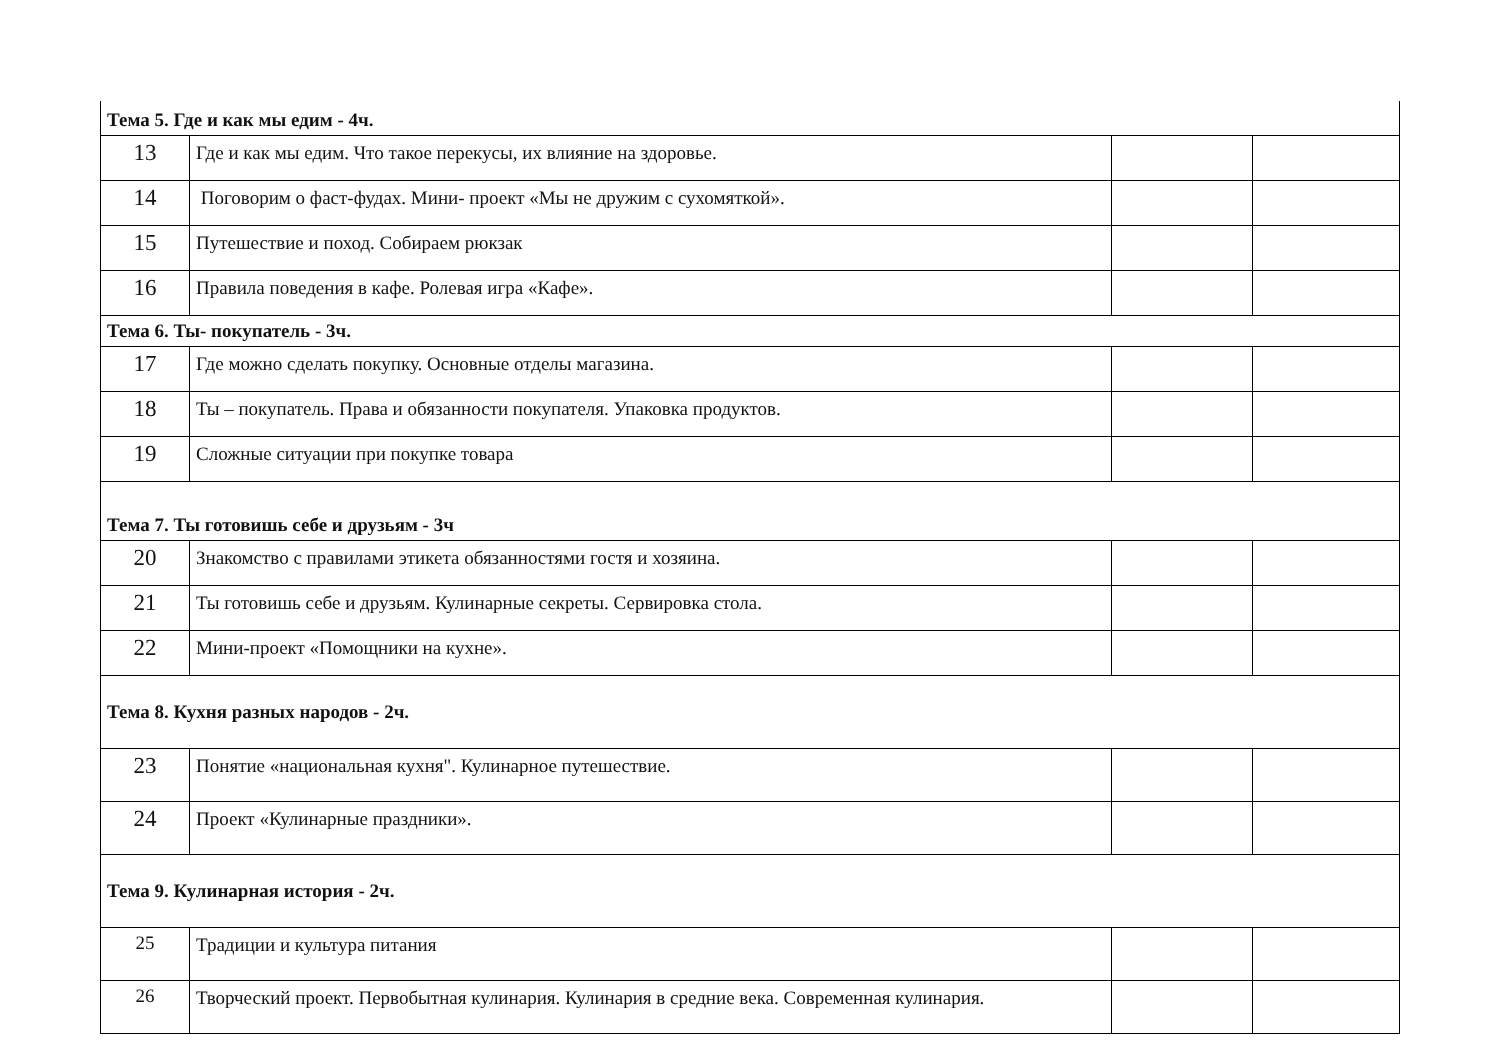| Тема 5. Где и как мы едим - 4ч. | | | |
| 13 | Где и как мы едим. Что такое перекусы, их влияние на здоровье. | | |
| 14 | Поговорим о фаст-фудах. Мини- проект «Мы не дружим с сухомяткой». | | |
| 15 | Путешествие и поход. Собираем рюкзак | | |
| 16 | Правила поведения в кафе. Ролевая игра «Кафе». | | |
| Тема 6. Ты- покупатель - 3ч. | | | |
| 17 | Где можно сделать покупку. Основные отделы магазина. | | |
| 18 | Ты – покупатель. Права и обязанности покупателя. Упаковка продуктов. | | |
| 19 | Сложные ситуации при покупке товара | | |
| Тема 7. Ты готовишь себе и друзьям - 3ч | | | |
| 20 | Знакомство с правилами этикета обязанностями гостя и хозяина. | | |
| 21 | Ты готовишь себе и друзьям. Кулинарные секреты. Сервировка стола. | | |
| 22 | Мини-проект «Помощники на кухне». | | |
| Тема 8. Кухня разных народов - 2ч. | | | |
| 23 | Понятие «национальная кухня". Кулинарное путешествие. | | |
| 24 | Проект «Кулинарные праздники». | | |
| Тема 9. Кулинарная история - 2ч. | | | |
| 25 | Традиции и культура питания | | |
| 26 | Творческий проект. Первобытная кулинария. Кулинария в средние века. Современная кулинария. | | |